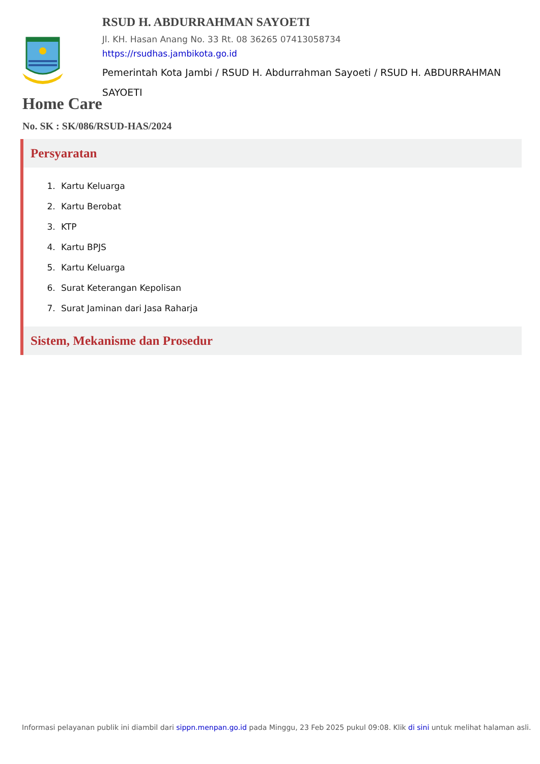RSUD H. ABDURRAHMAN SAYOETI
Jl. KH. Hasan Anang No. 33 Rt. 08 36265 07413058734
https://rsudhas.jambikota.go.id
Pemerintah Kota Jambi / RSUD H. Abdurrahman Sayoeti / RSUD H. ABDURRAHMAN SAYOETI
Home Care
No. SK : SK/086/RSUD-HAS/2024
Persyaratan
1. Kartu Keluarga
2. Kartu Berobat
3. KTP
4. Kartu BPJS
5. Kartu Keluarga
6. Surat Keterangan Kepolisan
7. Surat Jaminan dari Jasa Raharja
Sistem, Mekanisme dan Prosedur
Informasi pelayanan publik ini diambil dari sippn.menpan.go.id pada Minggu, 23 Feb 2025 pukul 09:08. Klik di sini untuk melihat halaman asli.